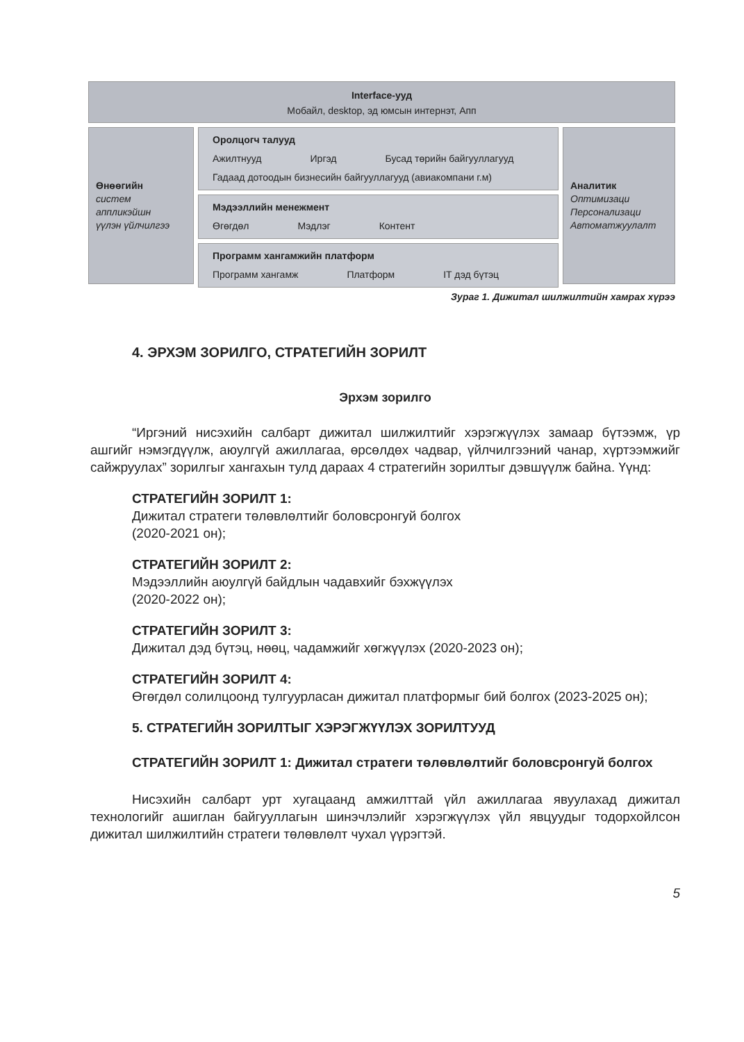Interface-ууд
Мобайл, desktop, эд юмсын интернэт, Апп
Өнөөгийн
систем
аппликэйшн
үүлэн үйлчилгээ
Оролцогч талууд
Ажилтнууд Иргэд Бусад төрийн байгууллагууд
Гадаад дотоодын бизнесийн байгууллагууд (авиакомпани г.м)
Мэдээллийн менежмент
Өгөгдөл Мэдлэг Контент
Программ хангамжийн платформ
Программ хангамж Платформ IT дэд бүтэц
Аналитик
Оптимизаци
Персонализаци
Автоматжуулалт
Зураг 1. Дижитал шилжилтийн хамрах хүрээ
4. ЭРХЭМ ЗОРИЛГО, СТРАТЕГИЙН ЗОРИЛТ
Эрхэм зорилго
“Иргэний нисэхийн салбарт дижитал шилжилтийг хэрэгжүүлэх замаар бүтээмж, үр ашгийг нэмэгдүүлж, аюулгүй ажиллагаа, өрсөлдөх чадвар, үйлчилгээний чанар, хүртээмжийг сайжруулах” зорилгыг хангахын тулд дараах 4 стратегийн зорилтыг дэвшүүлж байна. Үүнд:
СТРАТЕГИЙН ЗОРИЛТ 1:
Дижитал стратеги төлөвлөлтийг боловсронгуй болгох
(2020-2021 он);
СТРАТЕГИЙН ЗОРИЛТ 2:
Мэдээллийн аюулгүй байдлын чадавхийг бэхжүүлэх
(2020-2022 он);
СТРАТЕГИЙН ЗОРИЛТ 3:
Дижитал дэд бүтэц, нөөц, чадамжийг хөгжүүлэх (2020-2023 он);
СТРАТЕГИЙН ЗОРИЛТ 4:
Өгөгдөл солилцоонд тулгуурласан дижитал платформыг бий болгох (2023-2025 он);
5. СТРАТЕГИЙН ЗОРИЛТЫГ ХЭРЭГЖҮҮЛЭХ ЗОРИЛТУУД
СТРАТЕГИЙН ЗОРИЛТ 1: Дижитал стратеги төлөвлөлтийг боловсронгуй болгох
Нисэхийн салбарт урт хугацаанд амжилттай үйл ажиллагаа явуулахад дижитал технологийг ашиглан байгууллагын шинэчлэлийг хэрэгжүүлэх үйл явцуудыг тодорхойлсон дижитал шилжилтийн стратеги төлөвлөлт чухал үүрэгтэй.
5